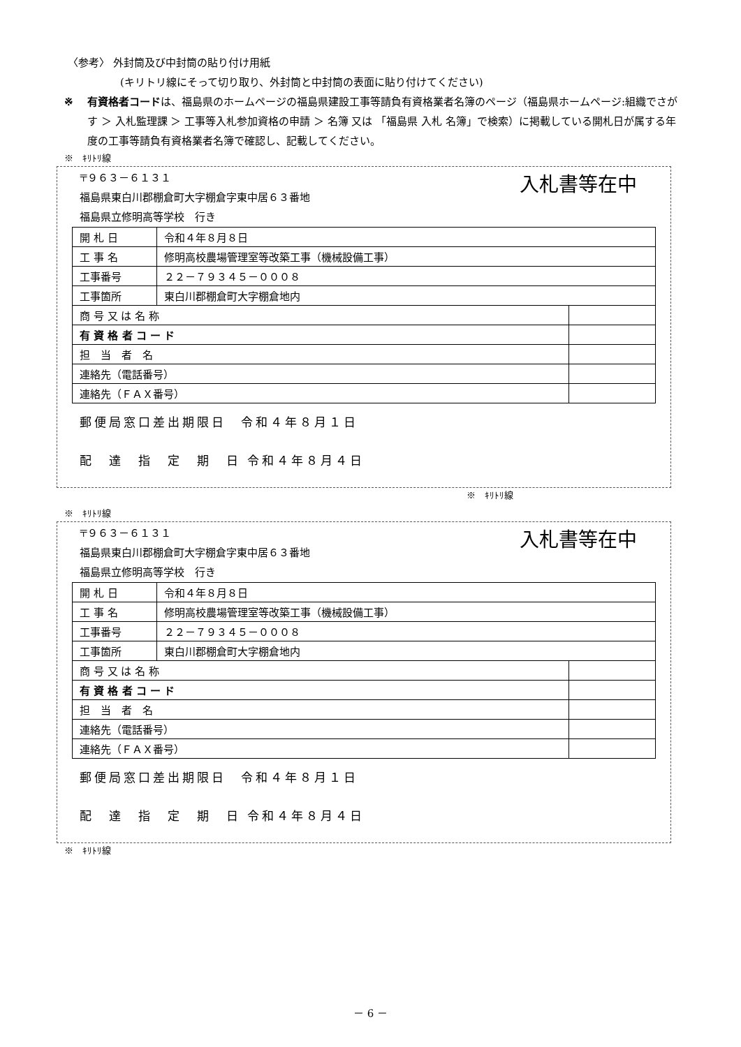〈参考〉 外封筒及び中封筒の貼り付け用紙
(キリトリ線にそって切り取り、外封筒と中封筒の表面に貼り付けてください)
※ 有資格者コードは、福島県のホームページの福島県建設工事等請負有資格業者名簿のページ（福島県ホームページ:組織でさがす ＞ 入札監理課 ＞ 工事等入札参加資格の申請 ＞ 名簿 又は 「福島県 入札 名簿」で検索）に掲載している開札日が属する年度の工事等請負有資格業者名簿で確認し、記載してください。
※　ｷﾘﾄﾘ線
〒９６３－６１３１
福島県東白川郡棚倉町大字棚倉字東中居６３番地
福島県立修明高等学校　行き
入札書等在中
| 開 札 日 | 令和４年８月８日 | |
| 工 事 名 | 修明高校農場管理室等改築工事（機械設備工事） | |
| 工事番号 | ２２－７９３４５－０００８ | |
| 工事箇所 | 東白川郡棚倉町大字棚倉地内 | |
| 商 号 又 は 名 称 | | |
| 有 資 格 者 コ ー ド | | |
| 担 当 者 名 | | |
| 連絡先（電話番号） | | |
| 連絡先（ＦＡＸ番号） | | |
郵便局窓口差出期限日　令和４年８月１日
配　達　指　定　期　日 令和４年８月４日
※　ｷﾘﾄﾘ線
※　ｷﾘﾄﾘ線
〒９６３－６１３１
福島県東白川郡棚倉町大字棚倉字東中居６３番地
福島県立修明高等学校　行き
入札書等在中
| 開 札 日 | 令和４年８月８日 | |
| 工 事 名 | 修明高校農場管理室等改築工事（機械設備工事） | |
| 工事番号 | ２２－７９３４５－０００８ | |
| 工事箇所 | 東白川郡棚倉町大字棚倉地内 | |
| 商 号 又 は 名 称 | | |
| 有 資 格 者 コ ー ド | | |
| 担 当 者 名 | | |
| 連絡先（電話番号） | | |
| 連絡先（ＦＡＸ番号） | | |
郵便局窓口差出期限日　令和４年８月１日
配　達　指　定　期　日 令和４年８月４日
※　ｷﾘﾄﾘ線
－ 6 －